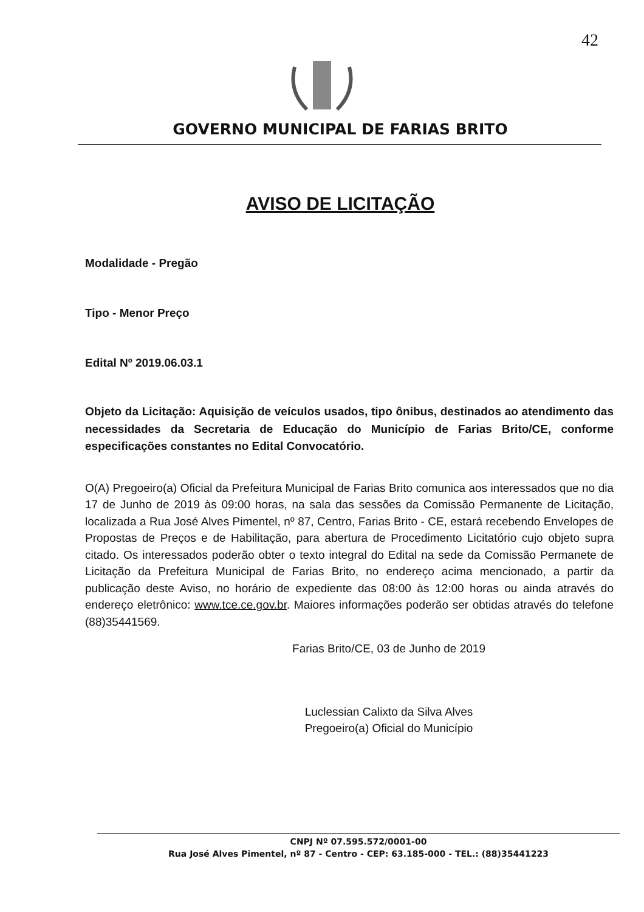42
GOVERNO MUNICIPAL DE FARIAS BRITO
AVISO DE LICITAÇÃO
Modalidade - Pregão
Tipo - Menor Preço
Edital Nº 2019.06.03.1
Objeto da Licitação: Aquisição de veículos usados, tipo ônibus, destinados ao atendimento das necessidades da Secretaria de Educação do Município de Farias Brito/CE, conforme especificações constantes no Edital Convocatório.
O(A) Pregoeiro(a) Oficial da Prefeitura Municipal de Farias Brito comunica aos interessados que no dia 17 de Junho de 2019 às 09:00 horas, na sala das sessões da Comissão Permanente de Licitação, localizada a Rua José Alves Pimentel, nº 87, Centro, Farias Brito - CE, estará recebendo Envelopes de Propostas de Preços e de Habilitação, para abertura de Procedimento Licitatório cujo objeto supra citado. Os interessados poderão obter o texto integral do Edital na sede da Comissão Permanete de Licitação da Prefeitura Municipal de Farias Brito, no endereço acima mencionado, a partir da publicação deste Aviso, no horário de expediente das 08:00 às 12:00 horas ou ainda através do endereço eletrônico: www.tce.ce.gov.br. Maiores informações poderão ser obtidas através do telefone (88)35441569.
Farias Brito/CE, 03 de Junho de 2019
Luclessian Calixto da Silva Alves
Pregoeiro(a) Oficial do Município
CNPJ Nº 07.595.572/0001-00
Rua José Alves Pimentel, nº 87 - Centro - CEP: 63.185-000 - TEL.: (88)35441223